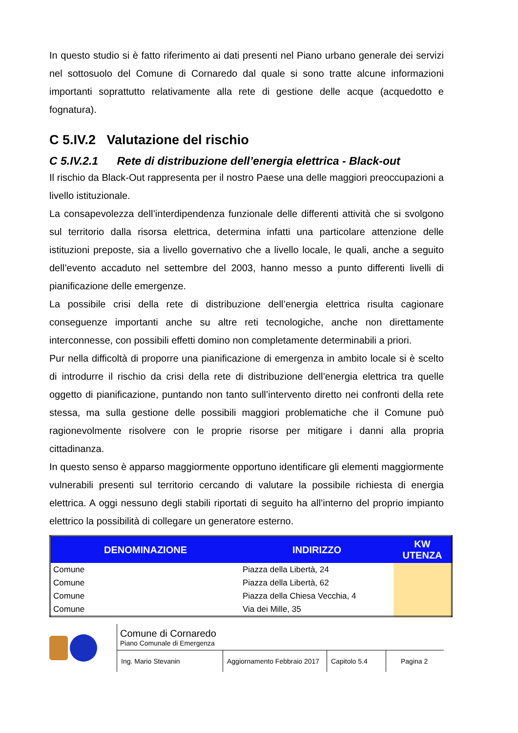In questo studio si è fatto riferimento ai dati presenti nel Piano urbano generale dei servizi nel sottosuolo del Comune di Cornaredo dal quale si sono tratte alcune informazioni importanti soprattutto relativamente alla rete di gestione delle acque (acquedotto e fognatura).
C 5.IV.2 Valutazione del rischio
C 5.IV.2.1 Rete di distribuzione dell’energia elettrica - Black-out
Il rischio da Black-Out rappresenta per il nostro Paese una delle maggiori preoccupazioni a livello istituzionale.
La consapevolezza dell’interdipendenza funzionale delle differenti attività che si svolgono sul territorio dalla risorsa elettrica, determina infatti una particolare attenzione delle istituzioni preposte, sia a livello governativo che a livello locale, le quali, anche a seguito dell’evento accaduto nel settembre del 2003, hanno messo a punto differenti livelli di pianificazione delle emergenze.
La possibile crisi della rete di distribuzione dell’energia elettrica risulta cagionare conseguenze importanti anche su altre reti tecnologiche, anche non direttamente interconnesse, con possibili effetti domino non completamente determinabili a priori.
Pur nella difficoltà di proporre una pianificazione di emergenza in ambito locale si è scelto di introdurre il rischio da crisi della rete di distribuzione dell’energia elettrica tra quelle oggetto di pianificazione, puntando non tanto sull’intervento diretto nei confronti della rete stessa, ma sulla gestione delle possibili maggiori problematiche che il Comune può ragionevolmente risolvere con le proprie risorse per mitigare i danni alla propria cittadinanza.
In questo senso è apparso maggiormente opportuno identificare gli elementi maggiormente vulnerabili presenti sul territorio cercando di valutare la possibile richiesta di energia elettrica. A oggi nessuno degli stabili riportati di seguito ha all’interno del proprio impianto elettrico la possibilità di collegare un generatore esterno.
| DENOMINAZIONE | INDIRIZZO | KW UTENZA |
| --- | --- | --- |
| Comune | Piazza della Libertà, 24 | |
| Comune | Piazza della Libertà, 62 | |
| Comune | Piazza della Chiesa Vecchia, 4 | |
| Comune | Via dei Mille, 35 | |
Comune di Cornaredo
Piano Comunale di Emergenza
Ing. Mario Stevanin Aggiornamento Febbraio 2017
Capitolo 5.4 Pagina 2